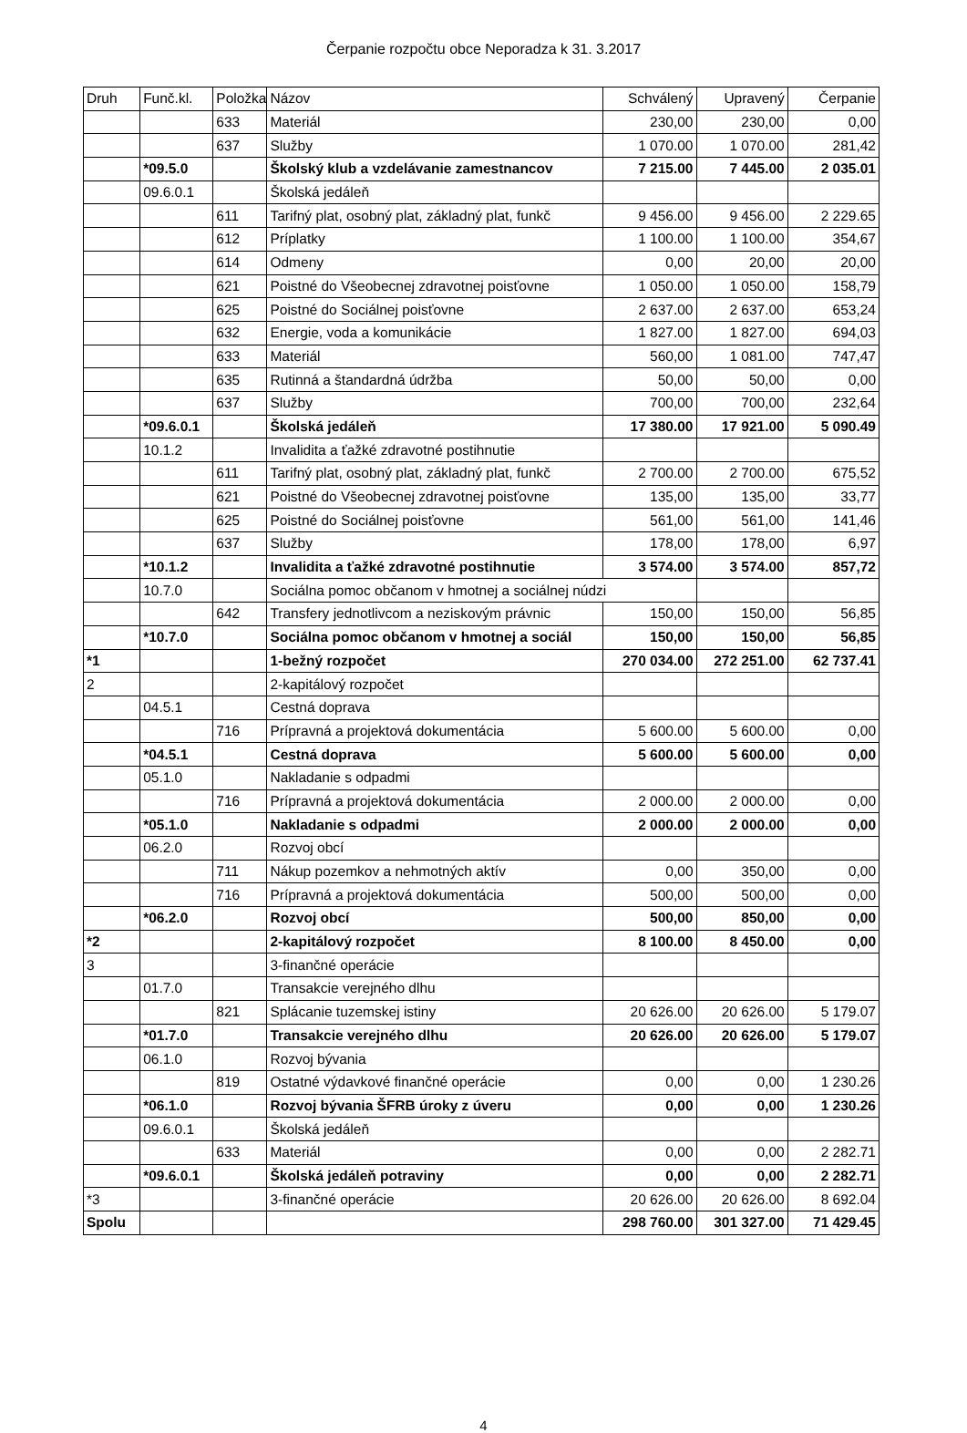Čerpanie rozpočtu obce Neporadza k 31. 3.2017
| Druh | Funč.kl. | Položka | Názov | Schválený | Upravený | Čerpanie |
| --- | --- | --- | --- | --- | --- | --- |
| | | 633 | Materiál | 230,00 | 230,00 | 0,00 |
| | | 637 | Služby | 1 070.00 | 1 070.00 | 281,42 |
| | *09.5.0 | | Školský klub a vzdelávanie zamestnancov | 7 215.00 | 7 445.00 | 2 035.01 |
| | 09.6.0.1 | | Školská jedáleň | | | |
| | | 611 | Tarifný plat, osobný plat, základný plat, funkč | 9 456.00 | 9 456.00 | 2 229.65 |
| | | 612 | Príplatky | 1 100.00 | 1 100.00 | 354,67 |
| | | 614 | Odmeny | 0,00 | 20,00 | 20,00 |
| | | 621 | Poistné do Všeobecnej zdravotnej poisťovne | 1 050.00 | 1 050.00 | 158,79 |
| | | 625 | Poistné do Sociálnej poisťovne | 2 637.00 | 2 637.00 | 653,24 |
| | | 632 | Energie, voda a komunikácie | 1 827.00 | 1 827.00 | 694,03 |
| | | 633 | Materiál | 560,00 | 1 081.00 | 747,47 |
| | | 635 | Rutinná a štandardná údržba | 50,00 | 50,00 | 0,00 |
| | | 637 | Služby | 700,00 | 700,00 | 232,64 |
| | *09.6.0.1 | | Školská jedáleň | 17 380.00 | 17 921.00 | 5 090.49 |
| | 10.1.2 | | Invalidita a ťažké zdravotné postihnutie | | | |
| | | 611 | Tarifný plat, osobný plat, základný plat, funkč | 2 700.00 | 2 700.00 | 675,52 |
| | | 621 | Poistné do Všeobecnej zdravotnej poisťovne | 135,00 | 135,00 | 33,77 |
| | | 625 | Poistné do Sociálnej poisťovne | 561,00 | 561,00 | 141,46 |
| | | 637 | Služby | 178,00 | 178,00 | 6,97 |
| | *10.1.2 | | Invalidita a ťažké zdravotné postihnutie | 3 574.00 | 3 574.00 | 857,72 |
| | 10.7.0 | | Sociálna pomoc občanom v hmotnej a sociálnej núdzi | | | |
| | | 642 | Transfery jednotlivcom a neziskovým právnic | 150,00 | 150,00 | 56,85 |
| | *10.7.0 | | Sociálna pomoc občanom v hmotnej a sociál | 150,00 | 150,00 | 56,85 |
| *1 | | | 1-bežný rozpočet | 270 034.00 | 272 251.00 | 62 737.41 |
| 2 | | | 2-kapitálový rozpočet | | | |
| | 04.5.1 | | Cestná doprava | | | |
| | | 716 | Prípravná a projektová dokumentácia | 5 600.00 | 5 600.00 | 0,00 |
| | *04.5.1 | | Cestná doprava | 5 600.00 | 5 600.00 | 0,00 |
| | 05.1.0 | | Nakladanie s odpadmi | | | |
| | | 716 | Prípravná a projektová dokumentácia | 2 000.00 | 2 000.00 | 0,00 |
| | *05.1.0 | | Nakladanie s odpadmi | 2 000.00 | 2 000.00 | 0,00 |
| | 06.2.0 | | Rozvoj obcí | | | |
| | | 711 | Nákup pozemkov a nehmotných aktív | 0,00 | 350,00 | 0,00 |
| | | 716 | Prípravná a projektová dokumentácia | 500,00 | 500,00 | 0,00 |
| | *06.2.0 | | Rozvoj obcí | 500,00 | 850,00 | 0,00 |
| *2 | | | 2-kapitálový rozpočet | 8 100.00 | 8 450.00 | 0,00 |
| 3 | | | 3-finančné operácie | | | |
| | 01.7.0 | | Transakcie verejného dlhu | | | |
| | | 821 | Splácanie tuzemskej istiny | 20 626.00 | 20 626.00 | 5 179.07 |
| | *01.7.0 | | Transakcie verejného dlhu | 20 626.00 | 20 626.00 | 5 179.07 |
| | 06.1.0 | | Rozvoj bývania | | | |
| | | 819 | Ostatné výdavkové finančné operácie | 0,00 | 0,00 | 1 230.26 |
| | *06.1.0 | | Rozvoj bývania ŠFRB úroky z úveru | 0,00 | 0,00 | 1 230.26 |
| | 09.6.0.1 | | Školská jedáleň | | | |
| | | 633 | Materiál | 0,00 | 0,00 | 2 282.71 |
| | *09.6.0.1 | | Školská jedáleň potraviny | 0,00 | 0,00 | 2 282.71 |
| *3 | | | 3-finančné operácie | 20 626.00 | 20 626.00 | 8 692.04 |
| Spolu | | | | 298 760.00 | 301 327.00 | 71 429.45 |
4